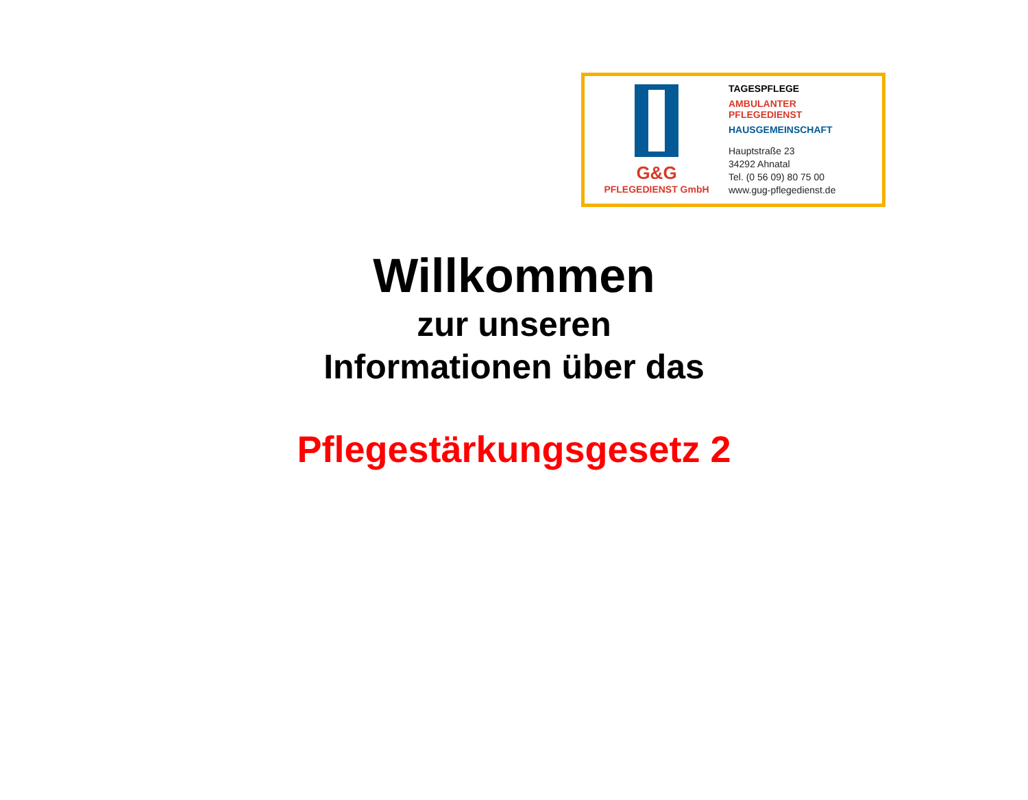G&G
PFLEGEDIENST GmbH
TAGESPFLEGE
AMBULANTER
PFLEGEDIENST
HAUSGEMEINSCHAFT
Hauptstraße 23
34292 Ahnatal
Tel. (0 56 09) 80 75 00
www.gug-pflegedienst.de
Willkommen
zur unseren
Informationen über das
Pflegestärkungsgesetz 2